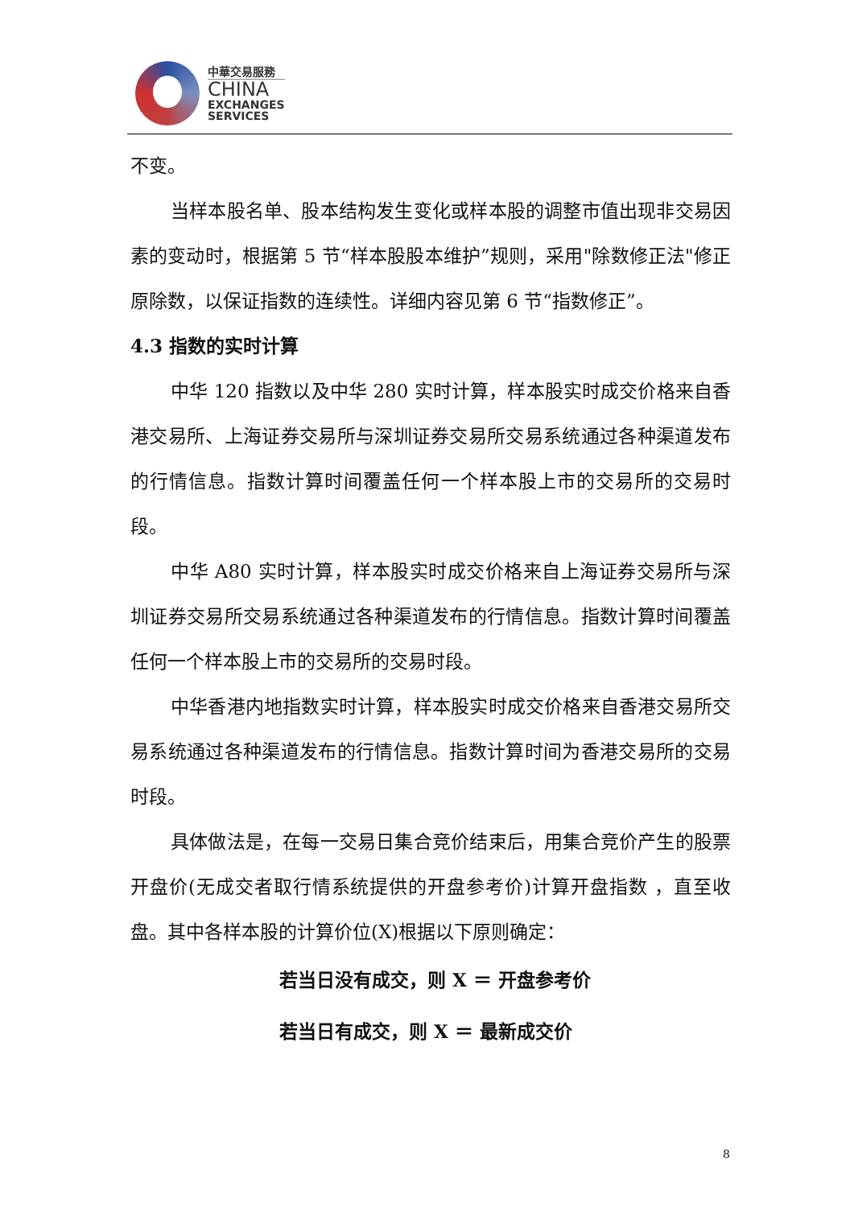中華交易服務
CHINA
EXCHANGES
SERVICES
不变。
当样本股名单、股本结构发生变化或样本股的调整市值出现非交易因素的变动时，根据第 5 节“样本股股本维护”规则，采用"除数修正法"修正原除数，以保证指数的连续性。详细内容见第 6 节“指数修正”。
4.3 指数的实时计算
中华 120 指数以及中华 280 实时计算，样本股实时成交价格来自香港交易所、上海证券交易所与深圳证券交易所交易系统通过各种渠道发布的行情信息。指数计算时间覆盖任何一个样本股上市的交易所的交易时段。
中华 A80 实时计算，样本股实时成交价格来自上海证券交易所与深圳证券交易所交易系统通过各种渠道发布的行情信息。指数计算时间覆盖任何一个样本股上市的交易所的交易时段。
中华香港内地指数实时计算，样本股实时成交价格来自香港交易所交易系统通过各种渠道发布的行情信息。指数计算时间为香港交易所的交易时段。
具体做法是，在每一交易日集合竞价结束后，用集合竞价产生的股票开盘价(无成交者取行情系统提供的开盘参考价)计算开盘指数 ，直至收盘。其中各样本股的计算价位(X)根据以下原则确定：
若当日没有成交，则 X ＝ 开盘参考价
若当日有成交，则 X ＝ 最新成交价
8